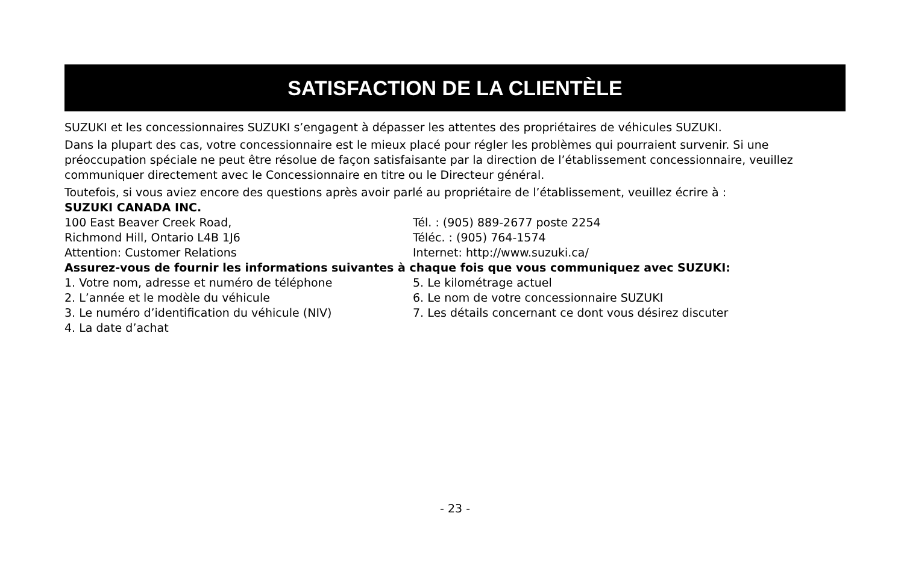SATISFACTION DE LA CLIENTÈLE
SUZUKI et les concessionnaires SUZUKI s’engagent à dépasser les attentes des propriétaires de véhicules SUZUKI.
Dans la plupart des cas, votre concessionnaire est le mieux placé pour régler les problèmes qui pourraient survenir. Si une préoccupation spéciale ne peut être résolue de façon satisfaisante par la direction de l’établissement concessionnaire, veuillez communiquer directement avec le Concessionnaire en titre ou le Directeur général.
Toutefois, si vous aviez encore des questions après avoir parlé au propriétaire de l’établissement, veuillez écrire à :
SUZUKI CANADA INC.
100 East Beaver Creek Road,
Richmond Hill, Ontario L4B 1J6
Attention: Customer Relations
Tél. : (905) 889-2677 poste 2254
Téléc. : (905) 764-1574
Internet: http://www.suzuki.ca/
Assurez-vous de fournir les informations suivantes à chaque fois que vous communiquez avec SUZUKI:
1. Votre nom, adresse et numéro de téléphone
2. L’année et le modèle du véhicule
3. Le numéro d’identification du véhicule (NIV)
4. La date d’achat
5. Le kilométrage actuel
6. Le nom de votre concessionnaire SUZUKI
7. Les détails concernant ce dont vous désirez discuter
- 23 -